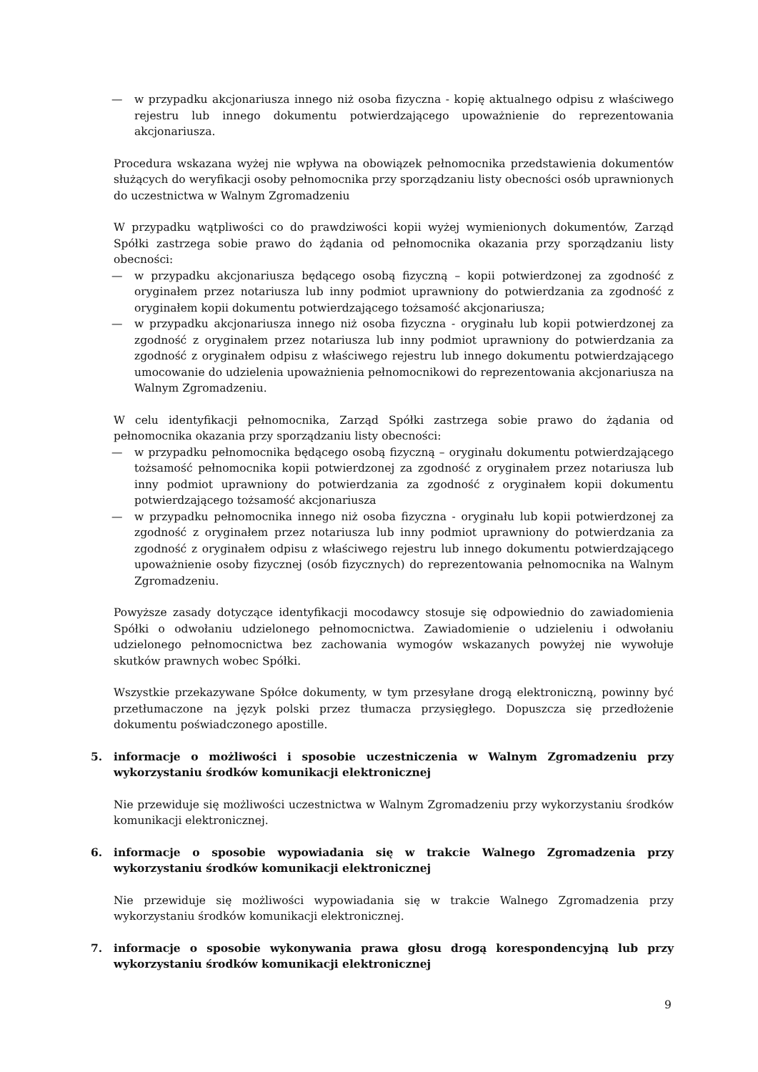— w przypadku akcjonariusza innego niż osoba fizyczna - kopię aktualnego odpisu z właściwego rejestru lub innego dokumentu potwierdzającego upoważnienie do reprezentowania akcjonariusza.
Procedura wskazana wyżej nie wpływa na obowiązek pełnomocnika przedstawienia dokumentów służących do weryfikacji osoby pełnomocnika przy sporządzaniu listy obecności osób uprawnionych do uczestnictwa w Walnym Zgromadzeniu
W przypadku wątpliwości co do prawdziwości kopii wyżej wymienionych dokumentów, Zarząd Spółki zastrzega sobie prawo do żądania od pełnomocnika okazania przy sporządzaniu listy obecności:
— w przypadku akcjonariusza będącego osobą fizyczną – kopii potwierdzonej za zgodność z oryginałem przez notariusza lub inny podmiot uprawniony do potwierdzania za zgodność z oryginałem kopii dokumentu potwierdzającego tożsamość akcjonariusza;
— w przypadku akcjonariusza innego niż osoba fizyczna - oryginału lub kopii potwierdzonej za zgodność z oryginałem przez notariusza lub inny podmiot uprawniony do potwierdzania za zgodność z oryginałem odpisu z właściwego rejestru lub innego dokumentu potwierdzającego umocowanie do udzielenia upoważnienia pełnomocnikowi do reprezentowania akcjonariusza na Walnym Zgromadzeniu.
W celu identyfikacji pełnomocnika, Zarząd Spółki zastrzega sobie prawo do żądania od pełnomocnika okazania przy sporządzaniu listy obecności:
— w przypadku pełnomocnika będącego osobą fizyczną – oryginału dokumentu potwierdzającego tożsamość pełnomocnika kopii potwierdzonej za zgodność z oryginałem przez notariusza lub inny podmiot uprawniony do potwierdzania za zgodność z oryginałem kopii dokumentu potwierdzającego tożsamość akcjonariusza
— w przypadku pełnomocnika innego niż osoba fizyczna - oryginału lub kopii potwierdzonej za zgodność z oryginałem przez notariusza lub inny podmiot uprawniony do potwierdzania za zgodność z oryginałem odpisu z właściwego rejestru lub innego dokumentu potwierdzającego upoważnienie osoby fizycznej (osób fizycznych) do reprezentowania pełnomocnika na Walnym Zgromadzeniu.
Powyższe zasady dotyczące identyfikacji mocodawcy stosuje się odpowiednio do zawiadomienia Spółki o odwołaniu udzielonego pełnomocnictwa. Zawiadomienie o udzieleniu i odwołaniu udzielonego pełnomocnictwa bez zachowania wymogów wskazanych powyżej nie wywołuje skutków prawnych wobec Spółki.
Wszystkie przekazywane Spółce dokumenty, w tym przesyłane drogą elektroniczną, powinny być przetłumaczone na język polski przez tłumacza przysięgłego. Dopuszcza się przedłożenie dokumentu poświadczonego apostille.
5. informacje o możliwości i sposobie uczestniczenia w Walnym Zgromadzeniu przy wykorzystaniu środków komunikacji elektronicznej
Nie przewiduje się możliwości uczestnictwa w Walnym Zgromadzeniu przy wykorzystaniu środków komunikacji elektronicznej.
6. informacje o sposobie wypowiadania się w trakcie Walnego Zgromadzenia przy wykorzystaniu środków komunikacji elektronicznej
Nie przewiduje się możliwości wypowiadania się w trakcie Walnego Zgromadzenia przy wykorzystaniu środków komunikacji elektronicznej.
7. informacje o sposobie wykonywania prawa głosu drogą korespondencyjną lub przy wykorzystaniu środków komunikacji elektronicznej
9